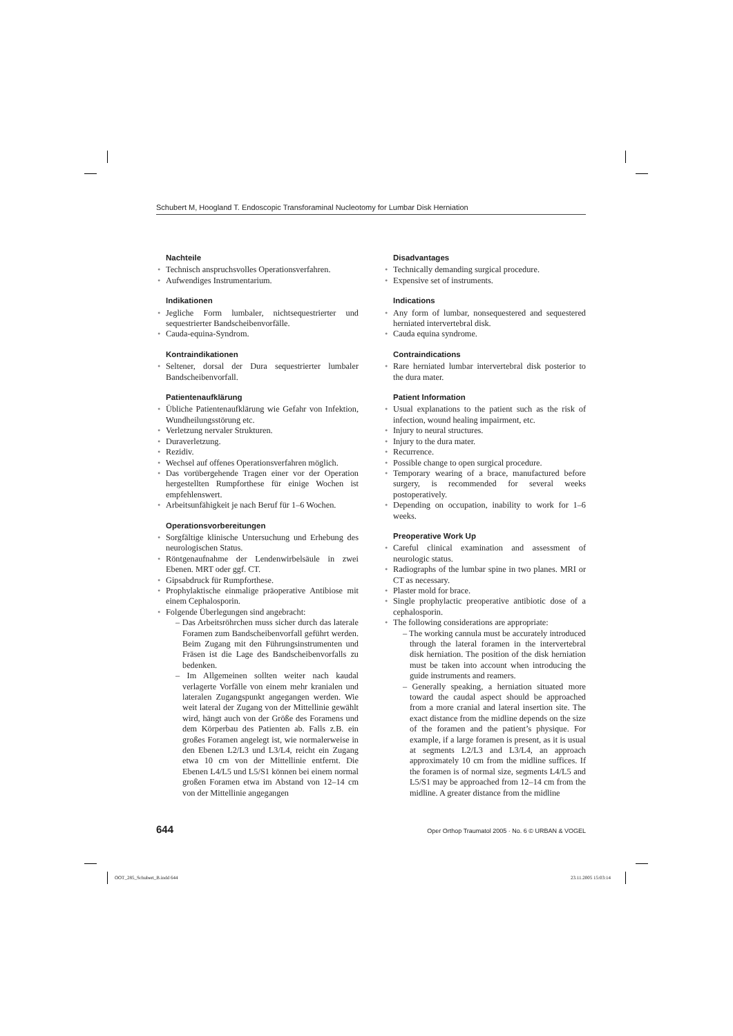Schubert M, Hoogland T. Endoscopic Transforaminal Nucleotomy for Lumbar Disk Herniation
Nachteile
• Technisch anspruchsvolles Operationsverfahren.
• Aufwendiges Instrumentarium.
Indikationen
• Jegliche Form lumbaler, nichtsequestrierter und sequestrierter Bandscheibenvorfälle.
• Cauda-equina-Syndrom.
Kontraindikationen
• Seltener, dorsal der Dura sequestrierter lumbaler Bandscheibenvorfall.
Patientenaufklärung
• Übliche Patientenaufklärung wie Gefahr von Infektion, Wundheilungsstörung etc.
• Verletzung nervaler Strukturen.
• Duraverletzung.
• Rezidiv.
• Wechsel auf offenes Operationsverfahren möglich.
• Das vorübergehende Tragen einer vor der Operation hergestellten Rumpforthese für einige Wochen ist empfehlenswert.
• Arbeitsunfähigkeit je nach Beruf für 1–6 Wochen.
Operationsvorbereitungen
• Sorgfältige klinische Untersuchung und Erhebung des neurologischen Status.
• Röntgenaufnahme der Lendenwirbelsäule in zwei Ebenen. MRT oder ggf. CT.
• Gipsabdruck für Rumpforthese.
• Prophylaktische einmalige präoperative Antibiose mit einem Cephalosporin.
• Folgende Überlegungen sind angebracht:
– Das Arbeitsröhrchen muss sicher durch das laterale Foramen zum Bandscheibenvorfall geführt werden. Beim Zugang mit den Führungsinstrumenten und Fräsen ist die Lage des Bandscheibenvorfalls zu bedenken.
– Im Allgemeinen sollten weiter nach kaudal verlagerte Vorfälle von einem mehr kranialen und lateralen Zugangspunkt angegangen werden. Wie weit lateral der Zugang von der Mittellinie gewählt wird, hängt auch von der Größe des Foramens und dem Körperbau des Patienten ab. Falls z.B. ein großes Foramen angelegt ist, wie normalerweise in den Ebenen L2/L3 und L3/L4, reicht ein Zugang etwa 10 cm von der Mittellinie entfernt. Die Ebenen L4/L5 und L5/S1 können bei einem normal großen Foramen etwa im Abstand von 12–14 cm von der Mittellinie angegangen
Disadvantages
• Technically demanding surgical procedure.
• Expensive set of instruments.
Indications
• Any form of lumbar, nonsequestered and sequestered herniated intervertebral disk.
• Cauda equina syndrome.
Contraindications
• Rare herniated lumbar intervertebral disk posterior to the dura mater.
Patient Information
• Usual explanations to the patient such as the risk of infection, wound healing impairment, etc.
• Injury to neural structures.
• Injury to the dura mater.
• Recurrence.
• Possible change to open surgical procedure.
• Temporary wearing of a brace, manufactured before surgery, is recommended for several weeks postoperatively.
• Depending on occupation, inability to work for 1–6 weeks.
Preoperative Work Up
• Careful clinical examination and assessment of neurologic status.
• Radiographs of the lumbar spine in two planes. MRI or CT as necessary.
• Plaster mold for brace.
• Single prophylactic preoperative antibiotic dose of a cephalosporin.
• The following considerations are appropriate:
– The working cannula must be accurately introduced through the lateral foramen in the intervertebral disk herniation. The position of the disk herniation must be taken into account when introducing the guide instruments and reamers.
– Generally speaking, a herniation situated more toward the caudal aspect should be approached from a more cranial and lateral insertion site. The exact distance from the midline depends on the size of the foramen and the patient’s physique. For example, if a large foramen is present, as it is usual at segments L2/L3 and L3/L4, an approach approximately 10 cm from the midline suffices. If the foramen is of normal size, segments L4/L5 and L5/S1 may be approached from 12–14 cm from the midline. A greater distance from the midline
644 Oper Orthop Traumatol 2005 · No. 6 © URBAN & VOGEL
OOT_285_Schubert_B.indd 644 23.11.2005 15:03:14